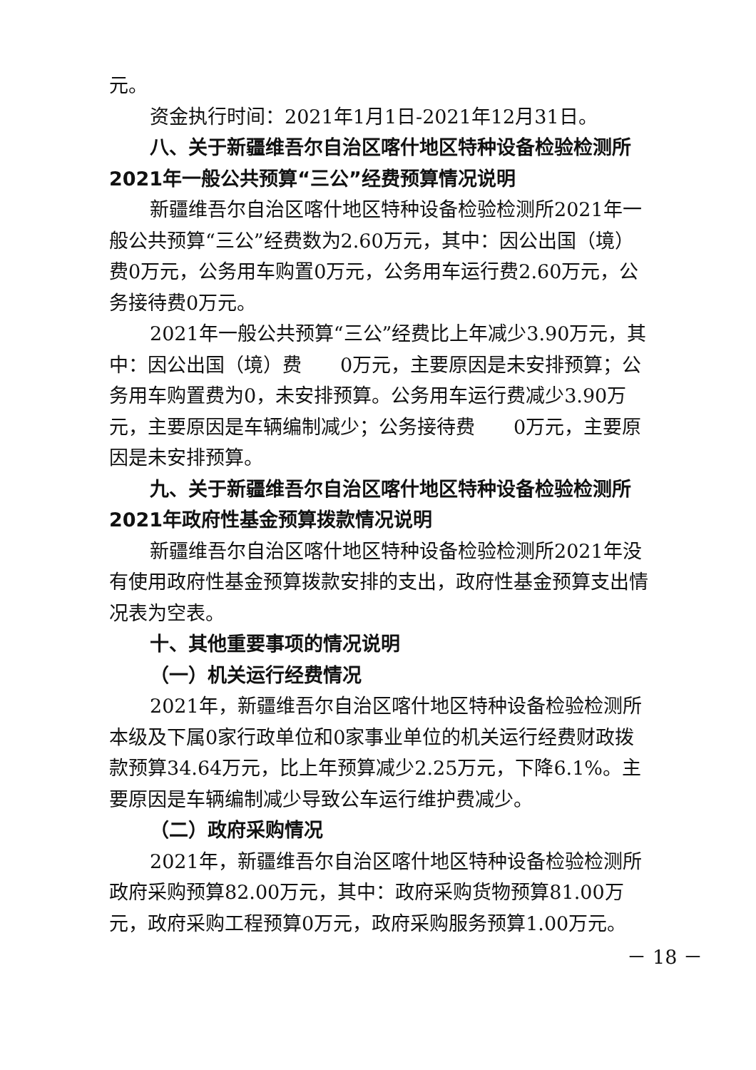元。
资金执行时间：2021年1月1日-2021年12月31日。
八、关于新疆维吾尔自治区喀什地区特种设备检验检测所2021年一般公共预算“三公”经费预算情况说明
新疆维吾尔自治区喀什地区特种设备检验检测所2021年一般公共预算“三公”经费数为2.60万元，其中：因公出国（境）费0万元，公务用车购置0万元，公务用车运行费2.60万元，公务接待费0万元。
2021年一般公共预算“三公”经费比上年减少3.90万元，其中：因公出国（境）费　　0万元，主要原因是未安排预算；公务用车购置费为0，未安排预算。公务用车运行费减少3.90万元，主要原因是车辆编制减少；公务接待费　　0万元，主要原因是未安排预算。
九、关于新疆维吾尔自治区喀什地区特种设备检验检测所2021年政府性基金预算拨款情况说明
新疆维吾尔自治区喀什地区特种设备检验检测所2021年没有使用政府性基金预算拨款安排的支出，政府性基金预算支出情况表为空表。
十、其他重要事项的情况说明
（一）机关运行经费情况
2021年，新疆维吾尔自治区喀什地区特种设备检验检测所本级及下属0家行政单位和0家事业单位的机关运行经费财政拨款预算34.64万元，比上年预算减少2.25万元，下降6.1%。主要原因是车辆编制减少导致公车运行维护费减少。
（二）政府采购情况
2021年，新疆维吾尔自治区喀什地区特种设备检验检测所政府采购预算82.00万元，其中：政府采购货物预算81.00万元，政府采购工程预算0万元，政府采购服务预算1.00万元。
－ 18 －